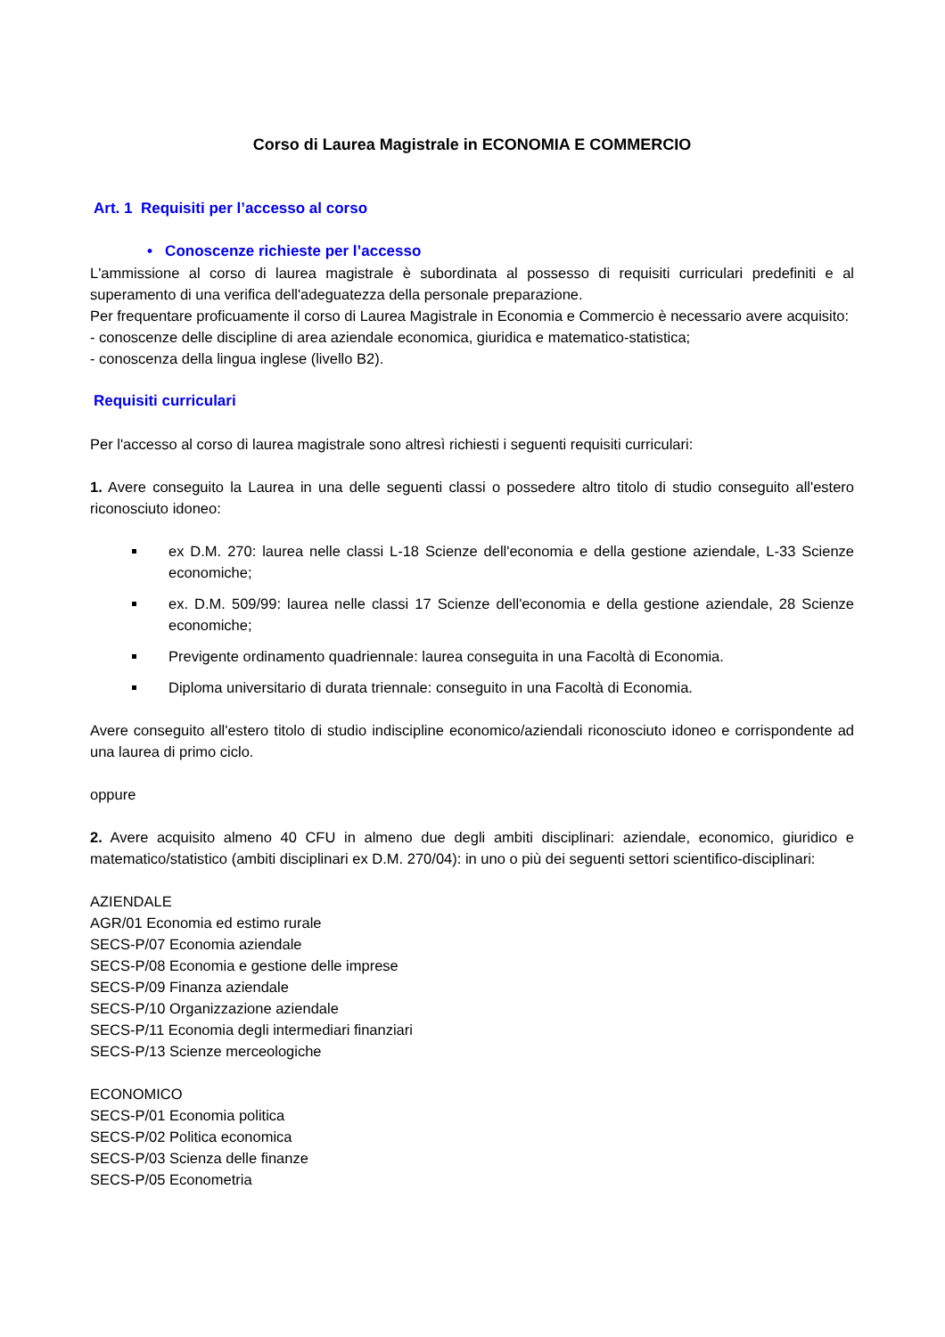Corso di Laurea Magistrale in ECONOMIA E COMMERCIO
Art. 1 Requisiti per l’accesso al corso
• Conoscenze richieste per l’accesso
L'ammissione al corso di laurea magistrale è subordinata al possesso di requisiti curriculari predefiniti e al superamento di una verifica dell'adeguatezza della personale preparazione.
Per frequentare proficuamente il corso di Laurea Magistrale in Economia e Commercio è necessario avere acquisito:
- conoscenze delle discipline di area aziendale economica, giuridica e matematico-statistica;
- conoscenza della lingua inglese (livello B2).
Requisiti curriculari
Per l'accesso al corso di laurea magistrale sono altresì richiesti i seguenti requisiti curriculari:
1. Avere conseguito la Laurea in una delle seguenti classi o possedere altro titolo di studio conseguito all'estero riconosciuto idoneo:
ex D.M. 270: laurea nelle classi L-18 Scienze dell'economia e della gestione aziendale, L-33 Scienze economiche;
ex. D.M. 509/99: laurea nelle classi 17 Scienze dell'economia e della gestione aziendale, 28 Scienze economiche;
Previgente ordinamento quadriennale: laurea conseguita in una Facoltà di Economia.
Diploma universitario di durata triennale: conseguito in una Facoltà di Economia.
Avere conseguito all'estero titolo di studio indiscipline economico/aziendali riconosciuto idoneo e corrispondente ad una laurea di primo ciclo.
oppure
2. Avere acquisito almeno 40 CFU in almeno due degli ambiti disciplinari: aziendale, economico, giuridico e matematico/statistico (ambiti disciplinari ex D.M. 270/04): in uno o più dei seguenti settori scientifico-disciplinari:
AZIENDALE
AGR/01 Economia ed estimo rurale
SECS-P/07 Economia aziendale
SECS-P/08 Economia e gestione delle imprese
SECS-P/09 Finanza aziendale
SECS-P/10 Organizzazione aziendale
SECS-P/11 Economia degli intermediari finanziari
SECS-P/13 Scienze merceologiche
ECONOMICO
SECS-P/01 Economia politica
SECS-P/02 Politica economica
SECS-P/03 Scienza delle finanze
SECS-P/05 Econometria